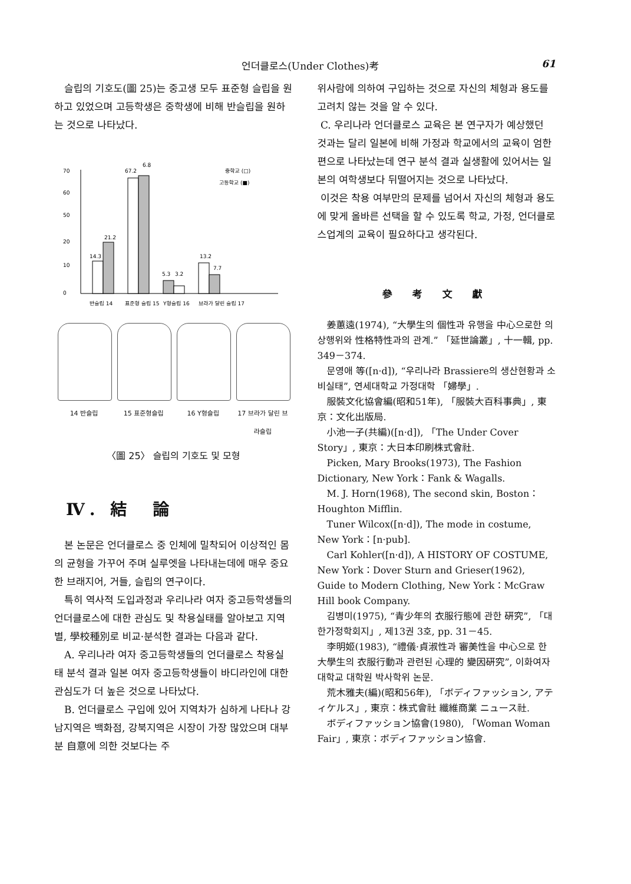언더클로스(Under Clothes)考 61
슬립의 기호도(圖 25)는 중고생 모두 표준형 슬립을 원하고 있었으며 고등학생은 중학생에 비해 반슬립을 원하는 것으로 나타났다.
70
60
50
20
10
0
14.3
21.2
67.2
6.8
5.3
3.2
13.2
7.7
중학교 (□)
고등학교 (■)
반슬립 14
표준형 슬립 15
Y형슬립 16
브라가 달린 슬립 17
14 반슬립 15 표준형슬립 16 Y형슬립 17 브라가 달린 브라슬립
〈圖 25〉 슬립의 기호도 및 모형
Ⅳ. 結　論
본 논문은 언더클로스 중 인체에 밀착되어 이상적인 몸의 균형을 가꾸어 주며 실루엣을 나타내는데에 매우 중요한 브래지어, 거들, 슬립의 연구이다.
특히 역사적 도입과정과 우리나라 여자 중고등학생들의 언더클로스에 대한 관심도 및 착용실태를 알아보고 지역별, 學校種別로 비교·분석한 결과는 다음과 같다.
A. 우리나라 여자 중고등학생들의 언더클로스 착용실태 분석 결과 일본 여자 중고등학생들이 바디라인에 대한 관심도가 더 높은 것으로 나타났다.
B. 언더클로스 구입에 있어 지역차가 심하게 나타나 강남지역은 백화점, 강북지역은 시장이 가장 많았으며 대부분 自意에 의한 것보다는 주
위사람에 의하여 구입하는 것으로 자신의 체형과 용도를 고려치 않는 것을 알 수 있다.
C. 우리나라 언더클로스 교육은 본 연구자가 예상했던 것과는 달리 일본에 비해 가정과 학교에서의 교육이 엄한 편으로 나타났는데 연구 분석 결과 실생활에 있어서는 일본의 여학생보다 뒤떨어지는 것으로 나타났다.
이것은 착용 여부만의 문제를 넘어서 자신의 체형과 용도에 맞게 올바른 선택을 할 수 있도록 학교, 가정, 언더클로스업계의 교육이 필요하다고 생각된다.
參 考 文 獻
姜蕙遠(1974), “大學生의 個性과 유행을 中心으로한 의상행위와 性格特性과의 관계.” 「延世論叢」, 十一輯, pp. 349－374.
문영애 等([n·d]), “우리나라 Brassiere의 생산현황과 소비실태”, 연세대학교 가정대학 「婦學」.
服裝文化協會編(昭和51年), 「服裝大百科事典」, 東京：文化出版局.
小池一子(共編)([n·d]), 「The Under Cover Story」, 東京：大日本印刷株式會社.
Picken, Mary Brooks(1973), The Fashion Dictionary, New York：Fank & Wagalls.
M. J. Horn(1968), The second skin, Boston：Houghton Mifflin.
Tuner Wilcox([n·d]), The mode in costume, New York：[n·pub].
Carl Kohler([n·d]), A HISTORY OF COSTUME, New York：Dover Sturn and Grieser(1962), Guide to Modern Clothing, New York：McGraw Hill book Company.
김병미(1975), “青少年의 衣服行態에 관한 硏究”, 「대한가정학회지」, 제13권 3호, pp. 31－45.
李明姬(1983), “禮儀·貞淑性과 審美性을 中心으로 한 大學生의 衣服行動과 관련된 心理的 變因硏究”, 이화여자대학교 대학원 박사학위 논문.
荒木雅夫(編)(昭和56年), 「ボディファッション, アティケルス」, 東京：株式會社 纖維商業 ニュース社.
ボディファッション協會(1980), 「Woman Woman Fair」, 東京：ボディファッション協會.